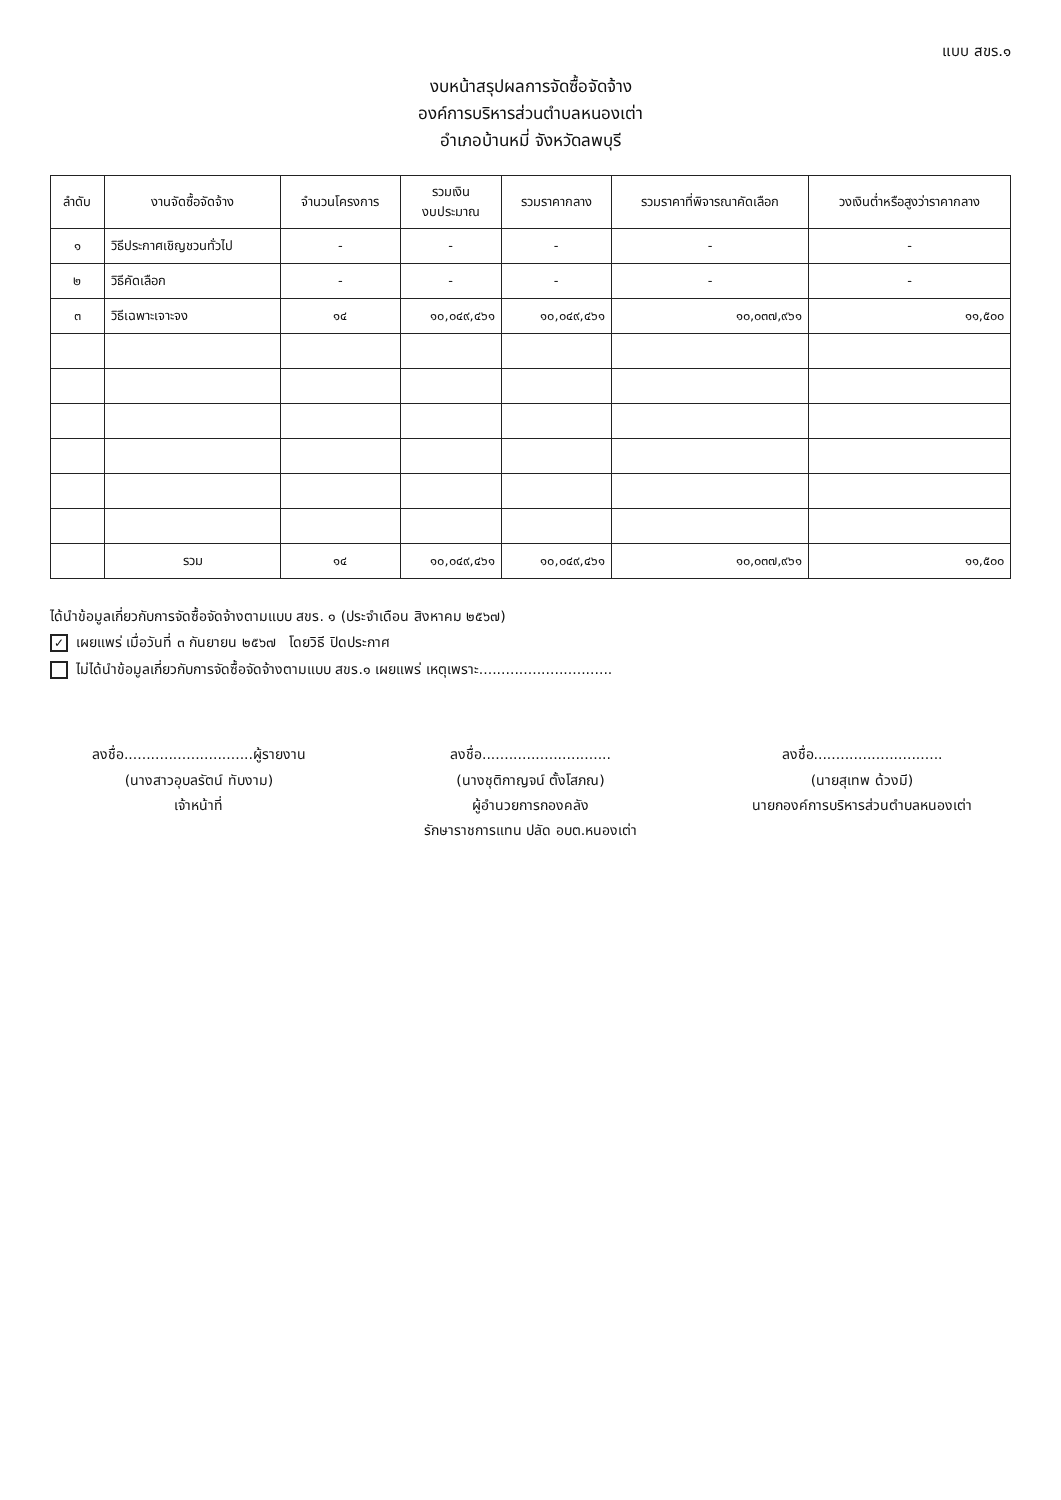แบบ สขร.๑
งบหน้าสรุปผลการจัดซื้อจัดจ้าง
องค์การบริหารส่วนตำบลหนองเต่า
อำเภอบ้านหมี่ จังหวัดลพบุรี
| ลำดับ | งานจัดซื้อจัดจ้าง | จำนวนโครงการ | รวมเงิน งบประมาณ | รวมราคากลาง | รวมราคาที่พิจารณาคัดเลือก | วงเงินต่ำหรือสูงว่าราคากลาง |
| --- | --- | --- | --- | --- | --- | --- |
| ๑ | วิธีประกาศเชิญชวนทั่วไป | - | - | - | - | - |
| ๒ | วิธีคัดเลือก | - | - | - | - | - |
| ๓ | วิธีเฉพาะเจาะจง | ๑๔ | ๑๐,๐๔๙,๔๖๑ | ๑๐,๐๔๙,๔๖๑ | ๑๐,๐๓๗,๙๖๑ | ๑๑,๕๐๐ |
| | รวม | ๑๔ | ๑๐,๐๔๙,๔๖๑ | ๑๐,๐๔๙,๔๖๑ | ๑๐,๐๓๗,๙๖๑ | ๑๑,๕๐๐ |
ได้นำข้อมูลเกี่ยวกับการจัดซื้อจัดจ้างตามแบบ สขร. ๑ (ประจำเดือน สิงหาคม ๒๕๖๗)
✓ เผยแพร่ เมื่อวันที่ ๓ กันยายน ๒๕๖๗ โดยวิธี ปิดประกาศ
ไม่ได้นำข้อมูลเกี่ยวกับการจัดซื้อจัดจ้างตามแบบ สขร.๑ เผยแพร่ เหตุเพราะ..............................
ลงชื่อ.............................ผู้รายงาน
(นางสาวอุบลรัตน์ ทับงาม)
เจ้าหน้าที่
ลงชื่อ.............................
(นางชุติกาญจน์ ตั้งโสภณ)
ผู้อำนวยการกองคลัง
รักษาราชการแทน ปลัด อบต.หนองเต่า
ลงชื่อ.............................
(นายสุเทพ ด้วงมี)
นายกองค์การบริหารส่วนตำบลหนองเต่า